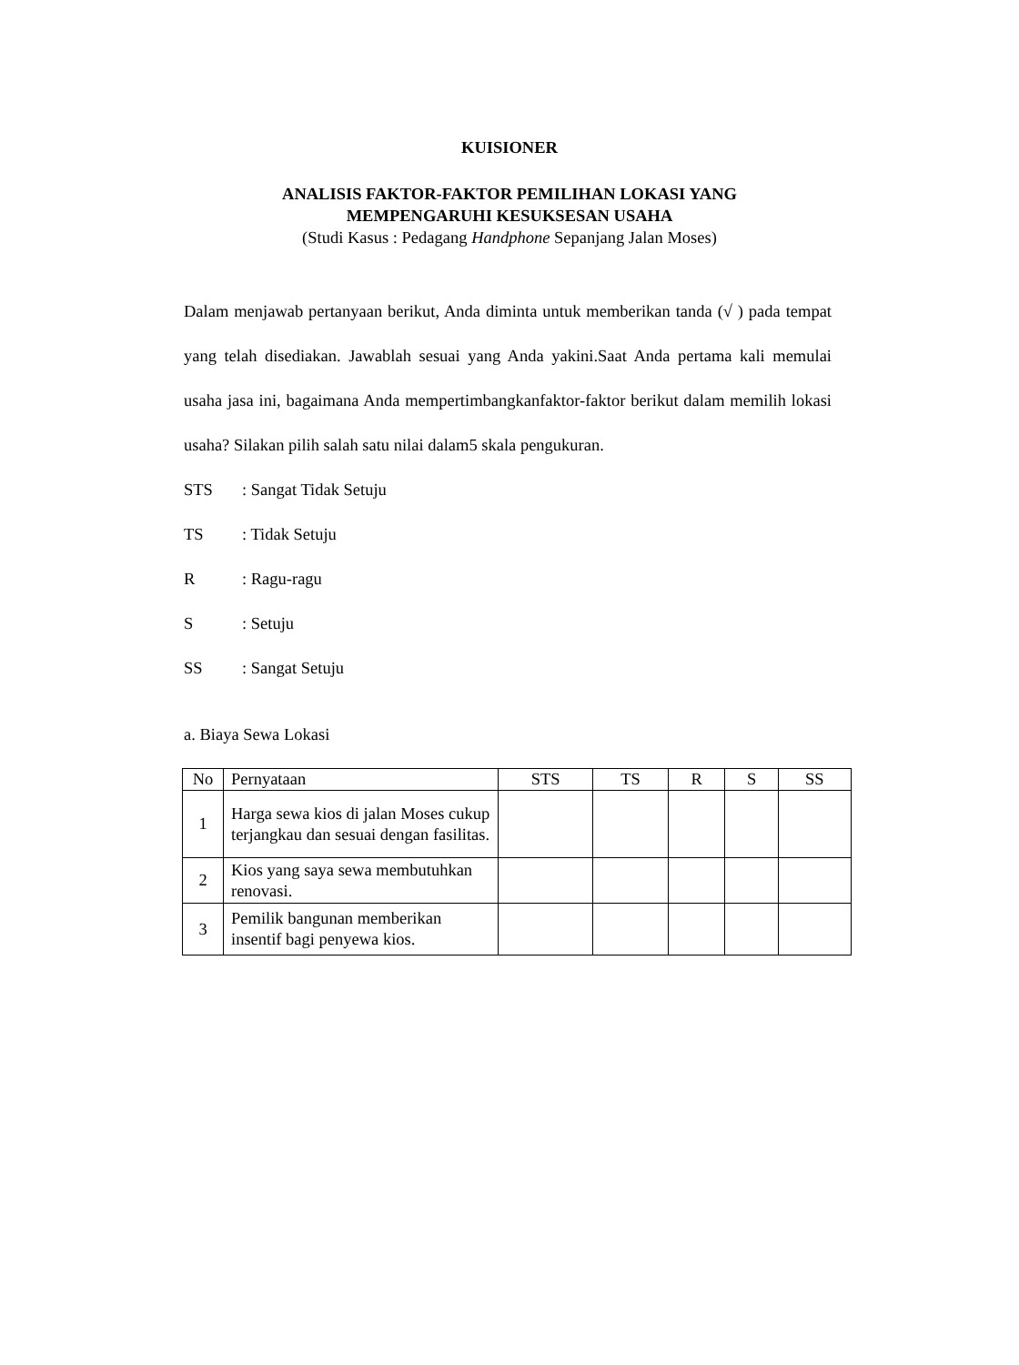KUISIONER
ANALISIS FAKTOR-FAKTOR PEMILIHAN LOKASI YANG
MEMPENGARUHI KESUKSESAN USAHA
(Studi Kasus : Pedagang Handphone Sepanjang Jalan Moses)
Dalam menjawab pertanyaan berikut, Anda diminta untuk memberikan tanda (√ ) pada tempat yang telah disediakan. Jawablah sesuai yang Anda yakini.Saat Anda pertama kali memulai usaha jasa ini, bagaimana Anda mempertimbangkanfaktor-faktor berikut dalam memilih lokasi usaha? Silakan pilih salah satu nilai dalam5 skala pengukuran.
STS: Sangat Tidak Setuju
TS: Tidak Setuju
R: Ragu-ragu
S: Setuju
SS: Sangat Setuju
a. Biaya Sewa Lokasi
| No | Pernyataan | STS | TS | R | S | SS |
| 1 | Harga sewa kios di jalan Moses cukup terjangkau dan sesuai dengan fasilitas. | | | | | |
| 2 | Kios yang saya sewa membutuhkan renovasi. | | | | | |
| 3 | Pemilik bangunan memberikan insentif bagi penyewa kios. | | | | | |